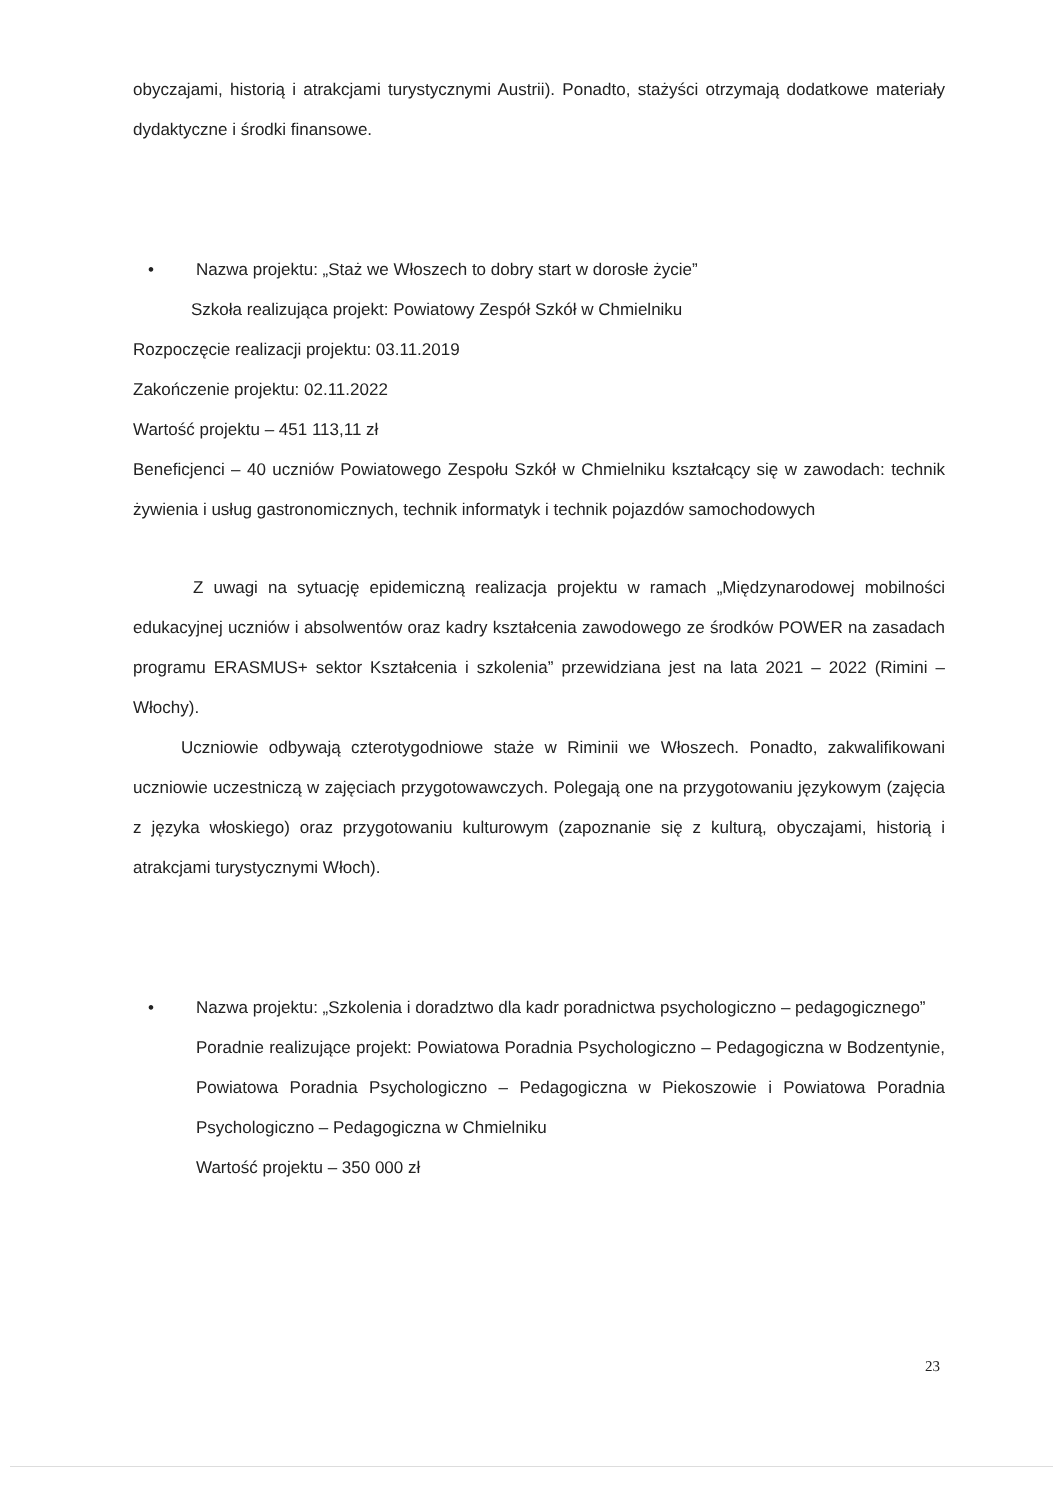obyczajami, historią i atrakcjami turystycznymi Austrii). Ponadto, stażyści otrzymają dodatkowe materiały dydaktyczne i środki finansowe.
• Nazwa projektu: „Staż we Włoszech to dobry start w dorosłe życie”
Szkoła realizująca projekt: Powiatowy Zespół Szkół w Chmielniku
Rozpoczęcie realizacji projektu: 03.11.2019
Zakończenie projektu: 02.11.2022
Wartość projektu – 451 113,11 zł
Beneficjenci – 40 uczniów Powiatowego Zespołu Szkół w Chmielniku kształcący się w zawodach: technik żywienia i usług gastronomicznych, technik informatyk i technik pojazdów samochodowych
Z uwagi na sytuację epidemiczną realizacja projektu w ramach „Międzynarodowej mobilności edukacyjnej uczniów i absolwentów oraz kadry kształcenia zawodowego ze środków POWER na zasadach programu ERASMUS+ sektor Kształcenia i szkolenia” przewidziana jest na lata 2021 – 2022 (Rimini – Włochy).
Uczniowie odbywają czterotygodniowe staże w Riminii we Włoszech. Ponadto, zakwalifikowani uczniowie uczestniczą w zajęciach przygotowawczych. Polegają one na przygotowaniu językowym (zajęcia z języka włoskiego) oraz przygotowaniu kulturowym (zapoznanie się z kulturą, obyczajami, historią i atrakcjami turystycznymi Włoch).
• Nazwa projektu: „Szkolenia i doradztwo dla kadr poradnictwa psychologiczno – pedagogicznego”
Poradnie realizujące projekt: Powiatowa Poradnia Psychologiczno – Pedagogiczna w Bodzentynie, Powiatowa Poradnia Psychologiczno – Pedagogiczna w Piekoszowie i Powiatowa Poradnia Psychologiczno – Pedagogiczna w Chmielniku
Wartość projektu – 350 000 zł
23